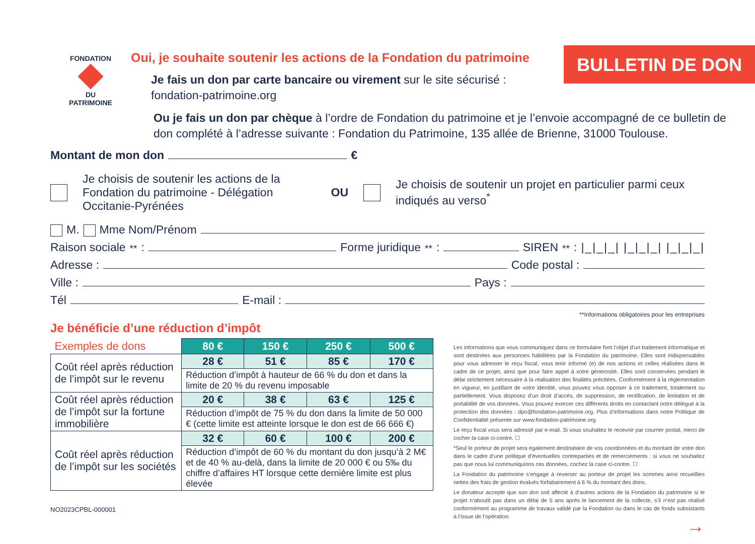FONDATION
DU
PATRIMOINE
Oui, je souhaite soutenir les actions de la Fondation du patrimoine
Je fais un don par carte bancaire ou virement sur le site sécurisé :
fondation-patrimoine.org
BULLETIN DE DON
Ou je fais un don par chèque à l’ordre de Fondation du patrimoine et je l’envoie accompagné de ce bulletin de don complété à l’adresse suivante : Fondation du Patrimoine, 135 allée de Brienne, 31000 Toulouse.
Montant de mon don €
Je choisis de soutenir les actions de la Fondation du patrimoine - Délégation Occitanie-Pyrénées OU Je choisis de soutenir un projet en particulier parmi ceux indiqués au verso<sup>*</sup>
M. Mme Nom/Prénom
Raison sociale<sup>**</sup> : Forme juridique<sup>**</sup> : SIREN<sup>**</sup> : |_|_|_| |_|_|_| |_|_|_|
Adresse : Code postal :
Ville : Pays :
Tél E-mail :
**Informations obligatoires pour les entreprises
Je bénéficie d’une réduction d’impôt
| Exemples de dons | 80 € | 150 € | 250 € | 500 € |
| Coût réel après réduction de l’impôt sur le revenu | 28 € | 51 € | 85 € | 170 € |
| | Réduction d’impôt à hauteur de 66 % du don et dans la limite de 20 % du revenu imposable | | | |
| Coût réel après réduction de l’impôt sur la fortune immobilière | 20 € | 38 € | 63 € | 125 € |
| | Réduction d’impôt de 75 % du don dans la limite de 50 000 € (cette limite est atteinte lorsque le don est de 66 666 €) | | | |
| Coût réel après réduction de l’impôt sur les sociétés | 32 € | 60 € | 100 € | 200 € |
| | Réduction d’impôt de 60 % du montant du don jusqu’à 2 M€ et de 40 % au-delà, dans la limite de 20 000 € ou 5‰ du chiffre d’affaires HT lorsque cette dernière limite est plus élevée | | | |
NO2023CPBL-000001
Les informations que vous communiquez dans ce formulaire font l’objet d’un traitement informatique et sont destinées aux personnes habilitées par la Fondation du patrimoine. Elles sont indispensables pour vous adresser le reçu fiscal, vous tenir informé (e) de nos actions et celles réalisées dans le cadre de ce projet, ainsi que pour faire appel à votre générosité. Elles sont conservées pendant le délai strictement nécessaire à la réalisation des finalités précitées. Conformément à la réglementation en vigueur, en justifiant de votre identité, vous pouvez vous opposer à ce traitement, totalement ou partiellement. Vous disposez d’un droit d’accès, de suppression, de rectification, de limitation et de portabilité de vos données. Vous pouvez exercer ces différents droits en contactant notre délégué à la protection des données : dpo@fondation-patrimoine.org. Plus d’informations dans notre Politique de Confidentialité présente sur www.fondation-patrimoine.org.
Le reçu fiscal vous sera adressé par e-mail. Si vous souhaitez le recevoir par courrier postal, merci de cocher la case ci-contre. ☐
*Seul le porteur de projet sera également destinataire de vos coordonnées et du montant de votre don dans le cadre d’une politique d’éventuelles contreparties et de remerciements : si vous ne souhaitez pas que nous lui communiquions ces données, cochez la case ci-contre. ☐
La Fondation du patrimoine s’engage à reverser au porteur de projet les sommes ainsi recueillies nettes des frais de gestion évalués forfaitairement à 6 % du montant des dons.
Le donateur accepte que son don soit affecté à d’autres actions de la Fondation du patrimoine si le projet n’aboutit pas dans un délai de 5 ans après le lancement de la collecte, s’il n’est pas réalisé conformément au programme de travaux validé par la Fondation ou dans le cas de fonds subsistants à l’issue de l’opération.
→